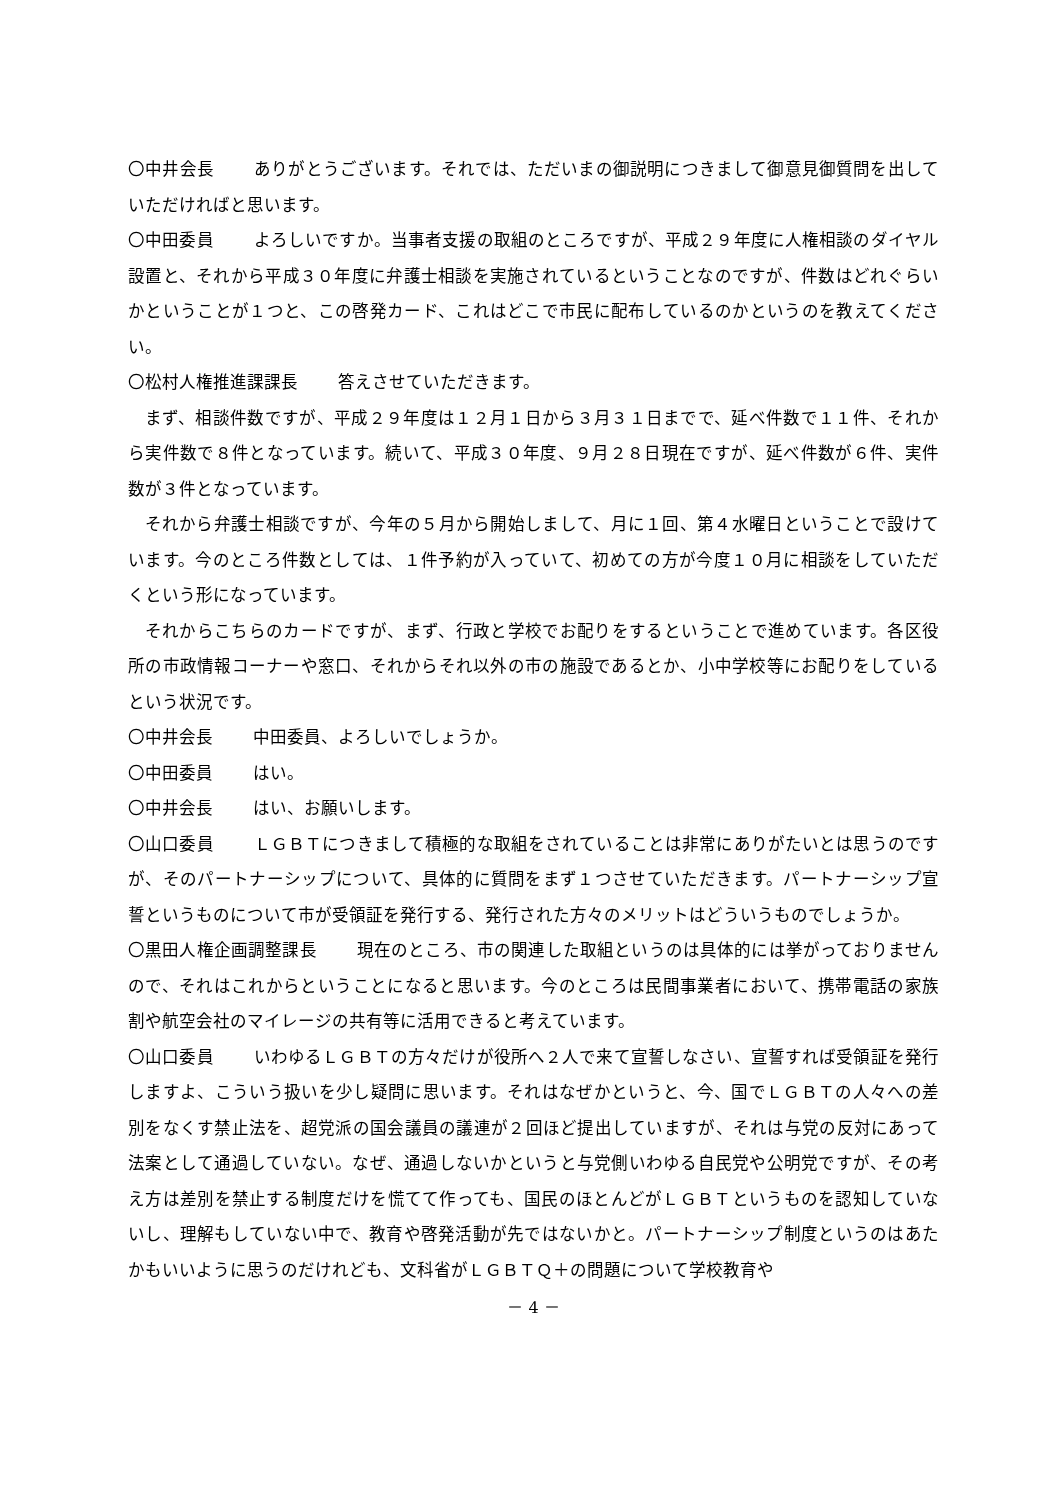〇中井会長 ありがとうございます。それでは、ただいまの御説明につきまして御意見御質問を出していただければと思います。
〇中田委員 よろしいですか。当事者支援の取組のところですが、平成２９年度に人権相談のダイヤル設置と、それから平成３０年度に弁護士相談を実施されているということなのですが、件数はどれぐらいかということが１つと、この啓発カード、これはどこで市民に配布しているのかというのを教えてください。
〇松村人権推進課課長 答えさせていただきます。
まず、相談件数ですが、平成２９年度は１２月１日から３月３１日までで、延べ件数で１１件、それから実件数で８件となっています。続いて、平成３０年度、９月２８日現在ですが、延べ件数が６件、実件数が３件となっています。
それから弁護士相談ですが、今年の５月から開始しまして、月に１回、第４水曜日ということで設けています。今のところ件数としては、１件予約が入っていて、初めての方が今度１０月に相談をしていただくという形になっています。
それからこちらのカードですが、まず、行政と学校でお配りをするということで進めています。各区役所の市政情報コーナーや窓口、それからそれ以外の市の施設であるとか、小中学校等にお配りをしているという状況です。
〇中井会長 中田委員、よろしいでしょうか。
〇中田委員 はい。
〇中井会長 はい、お願いします。
〇山口委員 ＬＧＢＴにつきまして積極的な取組をされていることは非常にありがたいとは思うのですが、そのパートナーシップについて、具体的に質問をまず１つさせていただきます。パートナーシップ宣誓というものについて市が受領証を発行する、発行された方々のメリットはどういうものでしょうか。
〇黒田人権企画調整課長 現在のところ、市の関連した取組というのは具体的には挙がっておりませんので、それはこれからということになると思います。今のところは民間事業者において、携帯電話の家族割や航空会社のマイレージの共有等に活用できると考えています。
〇山口委員 いわゆるＬＧＢＴの方々だけが役所へ２人で来て宣誓しなさい、宣誓すれば受領証を発行しますよ、こういう扱いを少し疑問に思います。それはなぜかというと、今、国でＬＧＢＴの人々への差別をなくす禁止法を、超党派の国会議員の議連が２回ほど提出していますが、それは与党の反対にあって法案として通過していない。なぜ、通過しないかというと与党側いわゆる自民党や公明党ですが、その考え方は差別を禁止する制度だけを慌てて作っても、国民のほとんどがＬＧＢＴというものを認知していないし、理解もしていない中で、教育や啓発活動が先ではないかと。パートナーシップ制度というのはあたかもいいように思うのだけれども、文科省がＬＧＢＴＱ＋の問題について学校教育や
－ 4 －